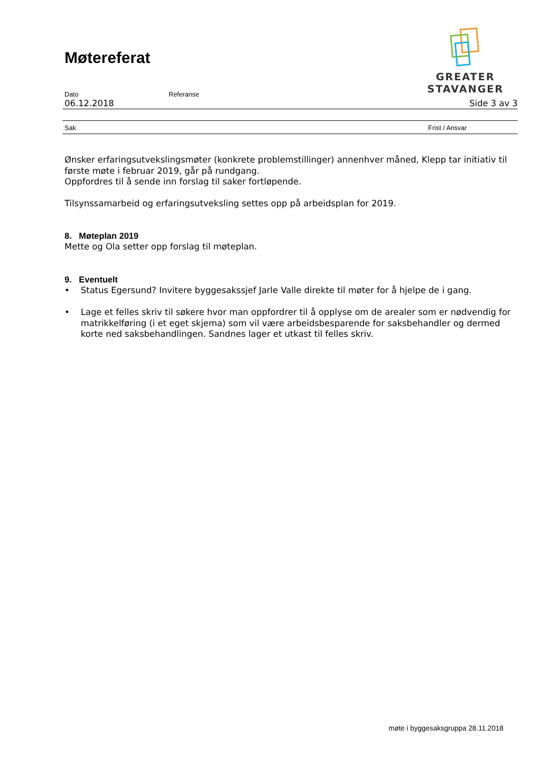Møtereferat
GREATER
STAVANGER
Dato Referanse
06.12.2018 Side 3 av 3
Sak Frist / Ansvar
Ønsker erfaringsutvekslingsmøter (konkrete problemstillinger) annenhver måned, Klepp tar initiativ til første møte i februar 2019, går på rundgang.
Oppfordres til å sende inn forslag til saker fortløpende.
Tilsynssamarbeid og erfaringsutveksling settes opp på arbeidsplan for 2019.
8. Møteplan 2019
Mette og Ola setter opp forslag til møteplan.
9. Eventuelt
• Status Egersund? Invitere byggesakssjef Jarle Valle direkte til møter for å hjelpe de i gang.
• Lage et felles skriv til søkere hvor man oppfordrer til å opplyse om de arealer som er nødvendig for matrikkelføring (i et eget skjema) som vil være arbeidsbesparende for saksbehandler og dermed korte ned saksbehandlingen. Sandnes lager et utkast til felles skriv.
møte i byggesaksgruppa 28.11.2018